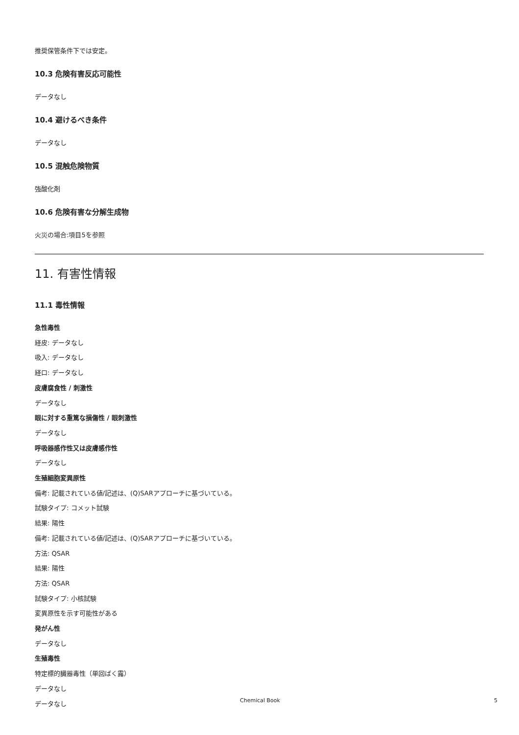推奨保管条件下では安定。
10.3 危険有害反応可能性
データなし
10.4 避けるべき条件
データなし
10.5 混触危険物質
強酸化剤
10.6 危険有害な分解生成物
火災の場合:項目5を参照
11. 有害性情報
11.1 毒性情報
急性毒性
経皮: データなし
吸入: データなし
経口: データなし
皮膚腐食性 / 刺激性
データなし
眼に対する重篤な損傷性 / 眼刺激性
データなし
呼吸器感作性又は皮膚感作性
データなし
生殖細胞変異原性
備考: 記載されている値/記述は、(Q)SARアプローチに基づいている。
試験タイプ: コメット試験
結果: 陽性
備考: 記載されている値/記述は、(Q)SARアプローチに基づいている。
方法: QSAR
結果: 陽性
方法: QSAR
試験タイプ: 小核試験
変異原性を示す可能性がある
発がん性
データなし
生殖毒性
特定標的臓器毒性（単回ばく露）
データなし
データなし
Chemical Book 5